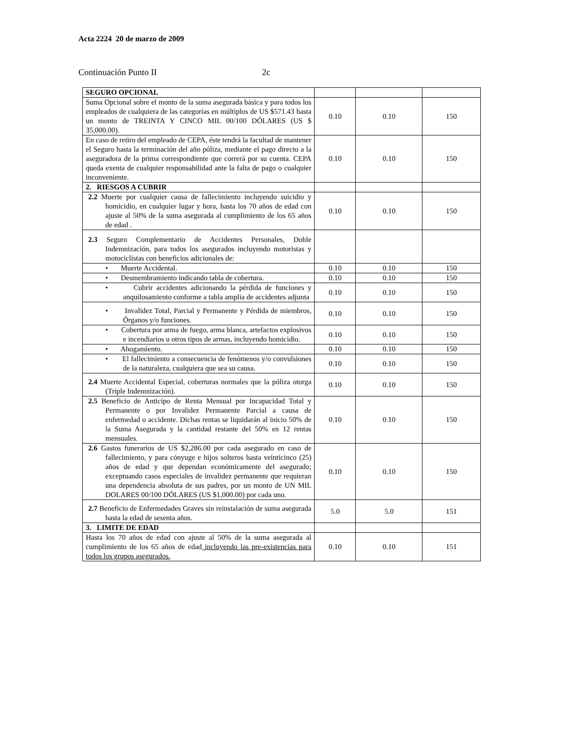Acta 2224 20 de marzo de 2009
Continuación Punto II 2c
| SEGURO OPCIONAL | | | |
| Suma Opcional sobre el monto de la suma asegurada básica y para todos los empleados de cualquiera de las categorías en múltiplos de US $571.43 hasta un monto de TREINTA Y CINCO MIL 00/100 DÓLARES (US $ 35,000.00). | 0.10 | 0.10 | 150 |
| En caso de retiro del empleado de CEPA, éste tendrá la facultad de mantener el Seguro hasta la terminación del año póliza, mediante el pago directo a la aseguradora de la prima correspondiente que correrá por su cuenta. CEPA queda exenta de cualquier responsabilidad ante la falta de pago o cualquier inconveniente. | 0.10 | 0.10 | 150 |
| 2. RIESGOS A CUBRIR | | | |
| 2.2 Muerte por cualquier causa de fallecimiento incluyendo suicidio y homicidio, en cualquier lugar y hora, hasta los 70 años de edad con ajuste al 50% de la suma asegurada al cumplimiento de los 65 años de edad . | 0.10 | 0.10 | 150 |
| 2.3 Seguro Complementario de Accidentes Personales, Doble Indemnización, para todos los asegurados incluyendo motoristas y motociclistas con beneficios adicionales de: | | | |
| • Muerte Accidental. | 0.10 | 0.10 | 150 |
| • Desmembramiento indicando tabla de cobertura. | 0.10 | 0.10 | 150 |
| • Cubrir accidentes adicionando la pérdida de funciones y anquilosamiento conforme a tabla amplia de accidentes adjunta | 0.10 | 0.10 | 150 |
| • Invalidez Total, Parcial y Permanente y Pérdida de miembros, Órganos y/o funciones. | 0.10 | 0.10 | 150 |
| • Cobertura por arma de fuego, arma blanca, artefactos explosivos e incendiarios u otros tipos de armas, incluyendo homicidio. | 0.10 | 0.10 | 150 |
| • Ahogamiento. | 0.10 | 0.10 | 150 |
| • El fallecimiento a consecuencia de fenómenos y/o convulsiones de la naturaleza, cualquiera que sea su causa. | 0.10 | 0.10 | 150 |
| 2.4 Muerte Accidental Especial, coberturas normales que la póliza otorga (Triple Indemnización). | 0.10 | 0.10 | 150 |
| 2.5 Beneficio de Anticipo de Renta Mensual por Incapacidad Total y Permanente o por Invalidez Permanente Parcial a causa de enfermedad o accidente. Dichas rentas se liquidarán al inicio 50% de la Suma Asegurada y la cantidad restante del 50% en 12 rentas mensuales. | 0.10 | 0.10 | 150 |
| 2.6 Gastos funerarios de US $2,286.00 por cada asegurado en caso de fallecimiento, y para cónyuge e hijos solteros hasta veinticinco (25) años de edad y que dependan económicamente del asegurado; exceptuando casos especiales de invalidez permanente que requieran una dependencia absoluta de sus padres, por un monto de UN MIL DOLARES 00/100 DÓLARES (US $1,000.00) por cada uno. | 0.10 | 0.10 | 150 |
| 2.7 Beneficio de Enfermedades Graves sin reinstalación de suma asegurada hasta la edad de sesenta años. | 5.0 | 5.0 | 151 |
| 3. LIMITE DE EDAD | | | |
| Hasta los 70 años de edad con ajuste al 50% de la suma asegurada al cumplimiento de los 65 años de edad incluyendo las pre-existencias para todos los grupos asegurados. | 0.10 | 0.10 | 151 |